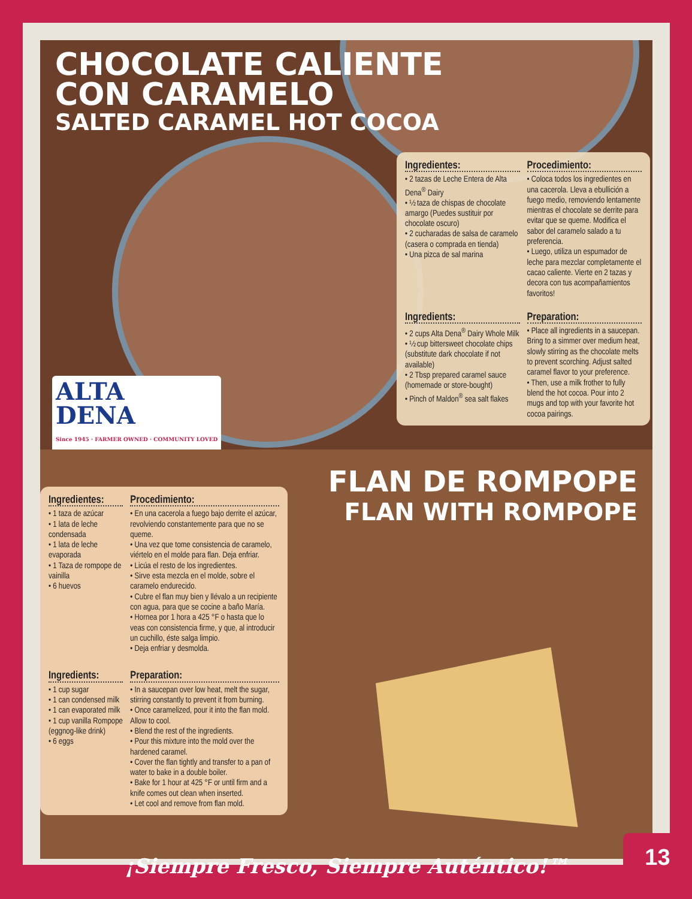CHOCOLATE CALIENTE
CON CARAMELO
SALTED CARAMEL HOT COCOA
ALTA
DENA
Since 1945 · FARMER OWNED · COMMUNITY LOVED
Ingredientes:
• 2 tazas de Leche Entera de Alta Dena<sup>®</sup> Dairy
• ½ taza de chispas de chocolate amargo (Puedes sustituir por chocolate oscuro)
• 2 cucharadas de salsa de caramelo (casera o comprada en tienda)
• Una pizca de sal marina
Procedimiento:
• Coloca todos los ingredientes en una cacerola. Lleva a ebullición a fuego medio, removiendo lentamente mientras el chocolate se derrite para evitar que se queme. Modifica el sabor del caramelo salado a tu preferencia.
• Luego, utiliza un espumador de leche para mezclar completamente el cacao caliente. Vierte en 2 tazas y decora con tus acompañamientos favoritos!
Ingredients:
• 2 cups Alta Dena<sup>®</sup> Dairy Whole Milk
• ½ cup bittersweet chocolate chips (substitute dark chocolate if not available)
• 2 Tbsp prepared caramel sauce (homemade or store-bought)
• Pinch of Maldon<sup>®</sup> sea salt flakes
Preparation:
• Place all ingredients in a saucepan. Bring to a simmer over medium heat, slowly stirring as the chocolate melts to prevent scorching. Adjust salted caramel flavor to your preference.
• Then, use a milk frother to fully blend the hot cocoa. Pour into 2 mugs and top with your favorite hot cocoa pairings.
FLAN DE ROMPOPE
FLAN WITH ROMPOPE
Ingredientes:
• 1 taza de azúcar
• 1 lata de leche condensada
• 1 lata de leche evaporada
• 1 Taza de rompope de vainilla
• 6 huevos
Procedimiento:
• En una cacerola a fuego bajo derrite el azúcar, revolviendo constantemente para que no se queme.
• Una vez que tome consistencia de caramelo, viértelo en el molde para flan. Deja enfriar.
• Licúa el resto de los ingredientes.
• Sirve esta mezcla en el molde, sobre el caramelo endurecido.
• Cubre el flan muy bien y llévalo a un recipiente con agua, para que se cocine a baño María.
• Hornea por 1 hora a 425 °F o hasta que lo veas con consistencia firme, y que, al introducir un cuchillo, éste salga limpio.
• Deja enfriar y desmolda.
Ingredients:
• 1 cup sugar
• 1 can condensed milk
• 1 can evaporated milk
• 1 cup vanilla Rompope (eggnog-like drink)
• 6 eggs
Preparation:
• In a saucepan over low heat, melt the sugar, stirring constantly to prevent it from burning.
• Once caramelized, pour it into the flan mold. Allow to cool.
• Blend the rest of the ingredients.
• Pour this mixture into the mold over the hardened caramel.
• Cover the flan tightly and transfer to a pan of water to bake in a double boiler.
• Bake for 1 hour at 425 °F or until firm and a knife comes out clean when inserted.
• Let cool and remove from flan mold.
¡Siempre Fresco, Siempre Auténtico!™
13